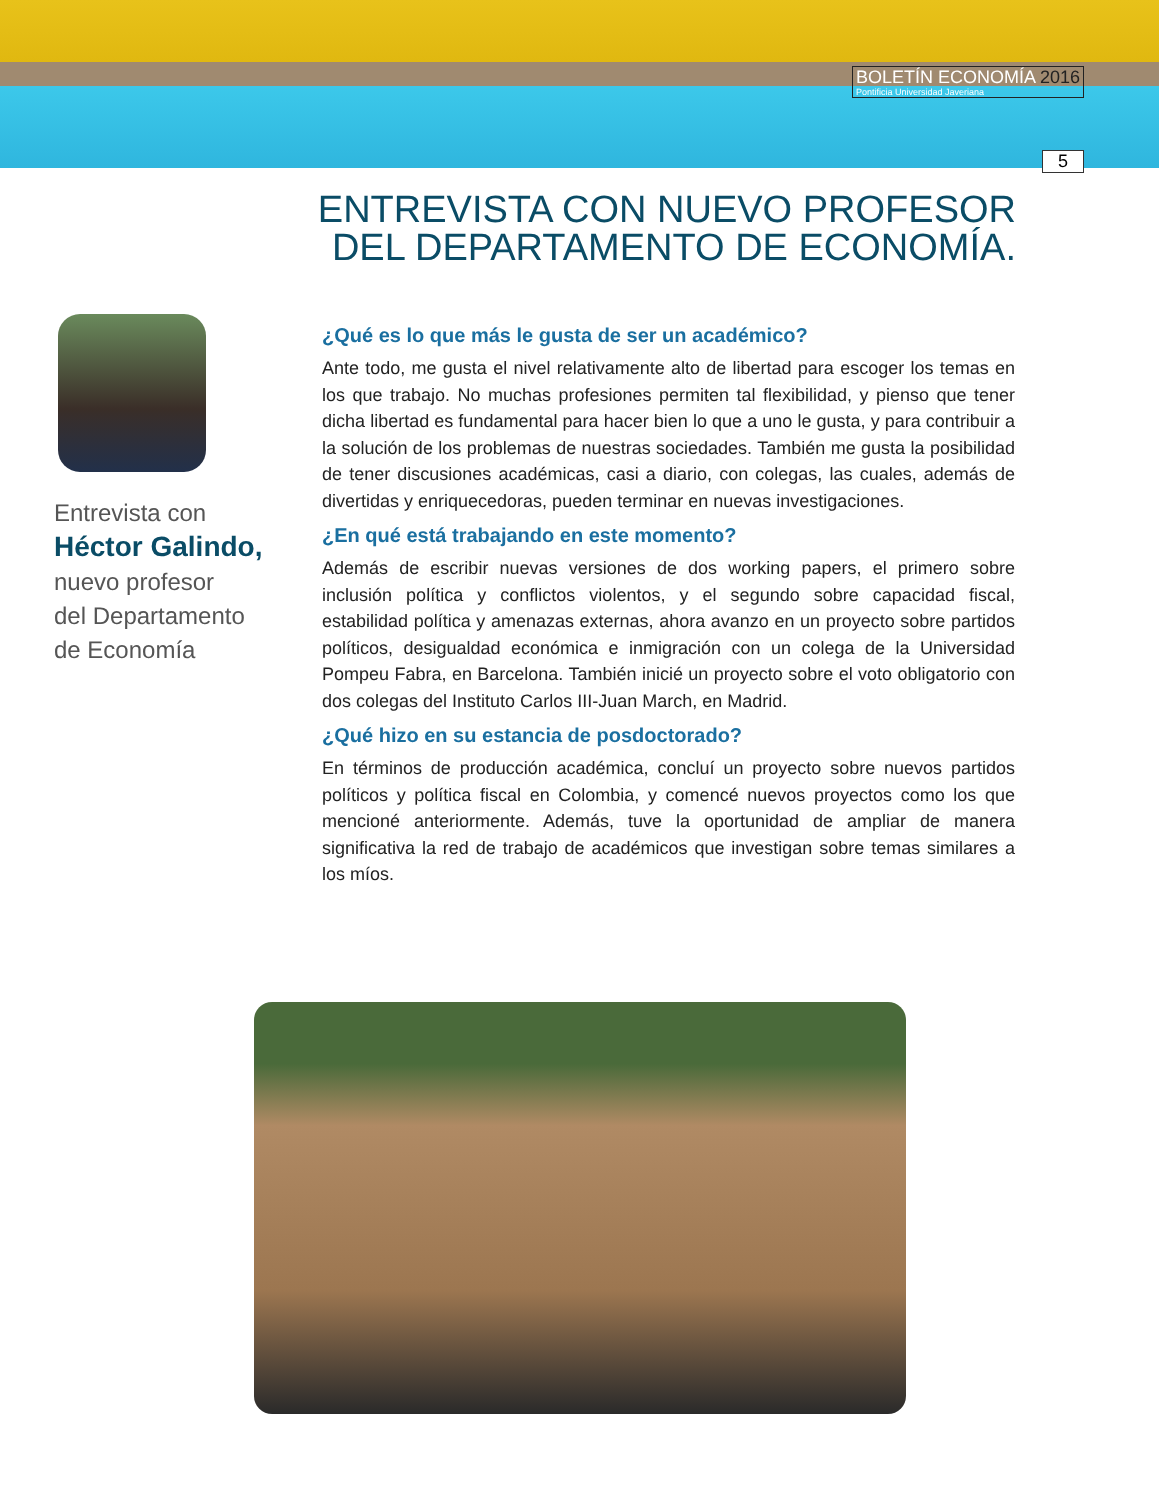BOLETÍN ECONOMÍA 2016
Pontificia Universidad Javeriana
5
ENTREVISTA CON NUEVO PROFESOR
DEL DEPARTAMENTO DE ECONOMÍA.
Entrevista con
Héctor Galindo,
nuevo profesor
del Departamento
de Economía
¿Qué es lo que más le gusta de ser un académico?
Ante todo, me gusta el nivel relativamente alto de libertad para escoger los temas en los que trabajo. No muchas profesiones permiten tal flexibilidad, y pienso que tener dicha libertad es fundamental para hacer bien lo que a uno le gusta, y para contribuir a la solución de los problemas de nuestras sociedades. También me gusta la posibilidad de tener discusiones académicas, casi a diario, con colegas, las cuales, además de divertidas y enriquecedoras, pueden terminar en nuevas investigaciones.
¿En qué está trabajando en este momento?
Además de escribir nuevas versiones de dos working papers, el primero sobre inclusión política y conflictos violentos, y el segundo sobre capacidad fiscal, estabilidad política y amenazas externas, ahora avanzo en un proyecto sobre partidos políticos, desigualdad económica e inmigración con un colega de la Universidad Pompeu Fabra, en Barcelona. También inicié un proyecto sobre el voto obligatorio con dos colegas del Instituto Carlos III-Juan March, en Madrid.
¿Qué hizo en su estancia de posdoctorado?
En términos de producción académica, concluí un proyecto sobre nuevos partidos políticos y política fiscal en Colombia, y comencé nuevos proyectos como los que mencioné anteriormente. Además, tuve la oportunidad de ampliar de manera significativa la red de trabajo de académicos que investigan sobre temas similares a los míos.